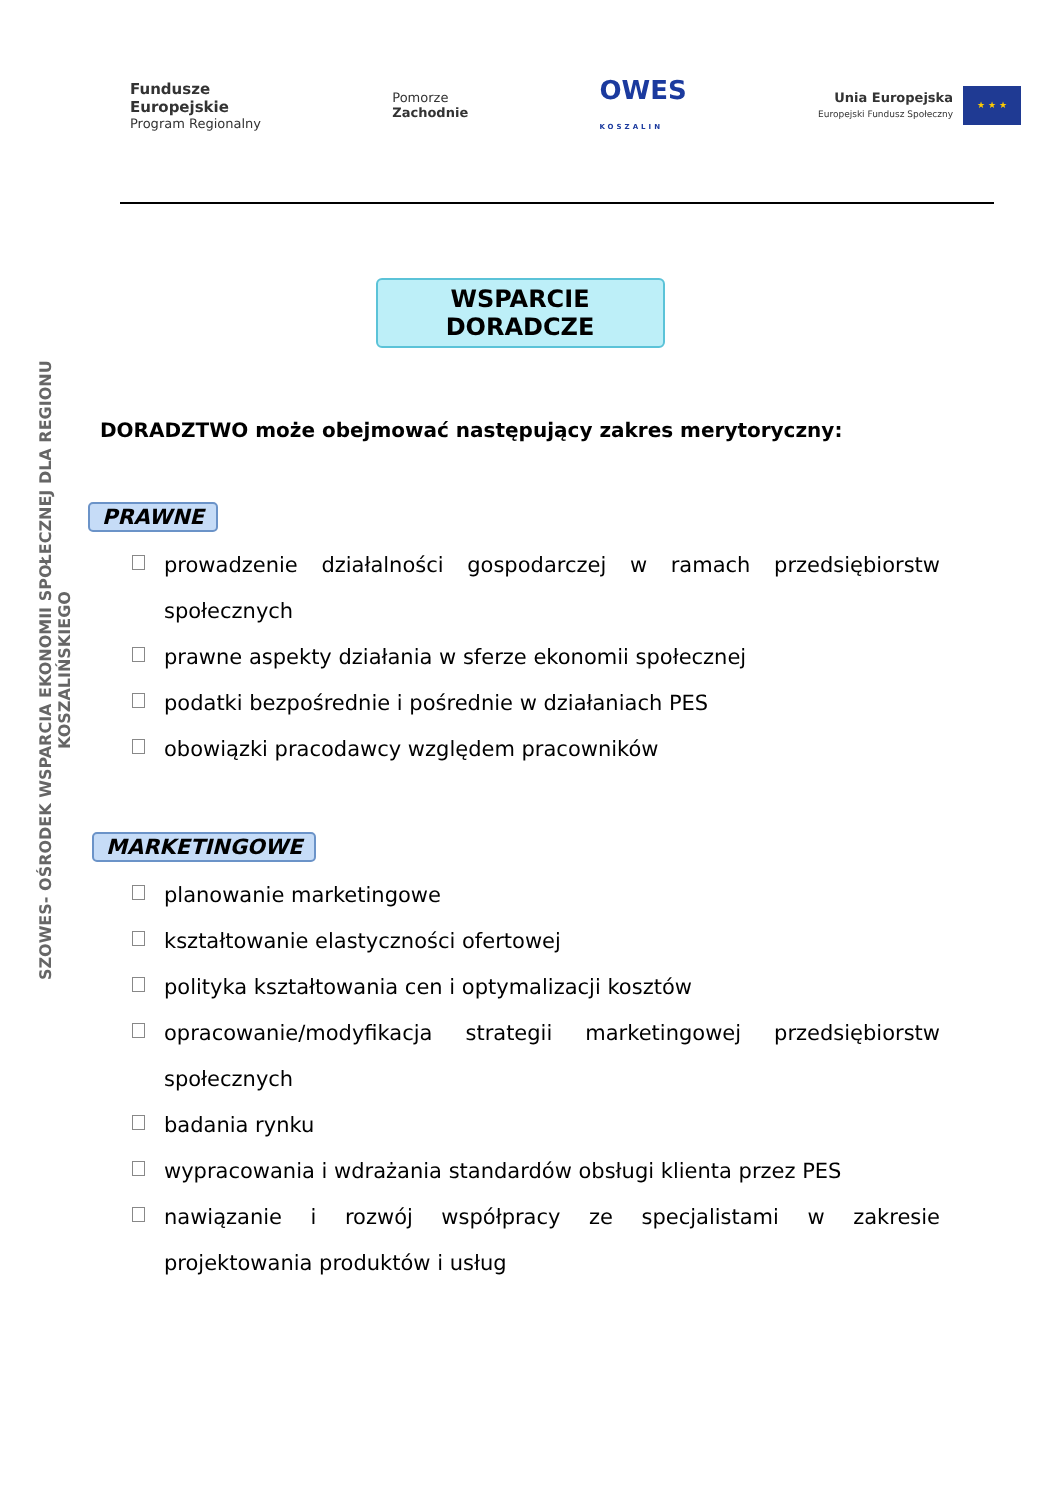Fundusze
Europejskie
Program Regionalny
Pomorze
Zachodnie
OWES
KOSZALIN
Unia Europejska
Europejski Fundusz Społeczny
★ ★ ★
SZOWES- OŚRODEK WSPARCIA EKONOMII SPOŁECZNEJ DLA REGIONU KOSZALIŃSKIEGO
WSPARCIE DORADCZE
DORADZTWO może obejmować następujący zakres merytoryczny:
PRAWNE
prowadzenie działalności gospodarczej w ramach przedsiębiorstw społecznych
prawne aspekty działania w sferze ekonomii społecznej
podatki bezpośrednie i pośrednie w działaniach PES
obowiązki pracodawcy względem pracowników
MARKETINGOWE
planowanie marketingowe
kształtowanie elastyczności ofertowej
polityka kształtowania cen i optymalizacji kosztów
opracowanie/modyfikacja strategii marketingowej przedsiębiorstw społecznych
badania rynku
wypracowania i wdrażania standardów obsługi klienta przez PES
nawiązanie i rozwój współpracy ze specjalistami w zakresie projektowania produktów i usług